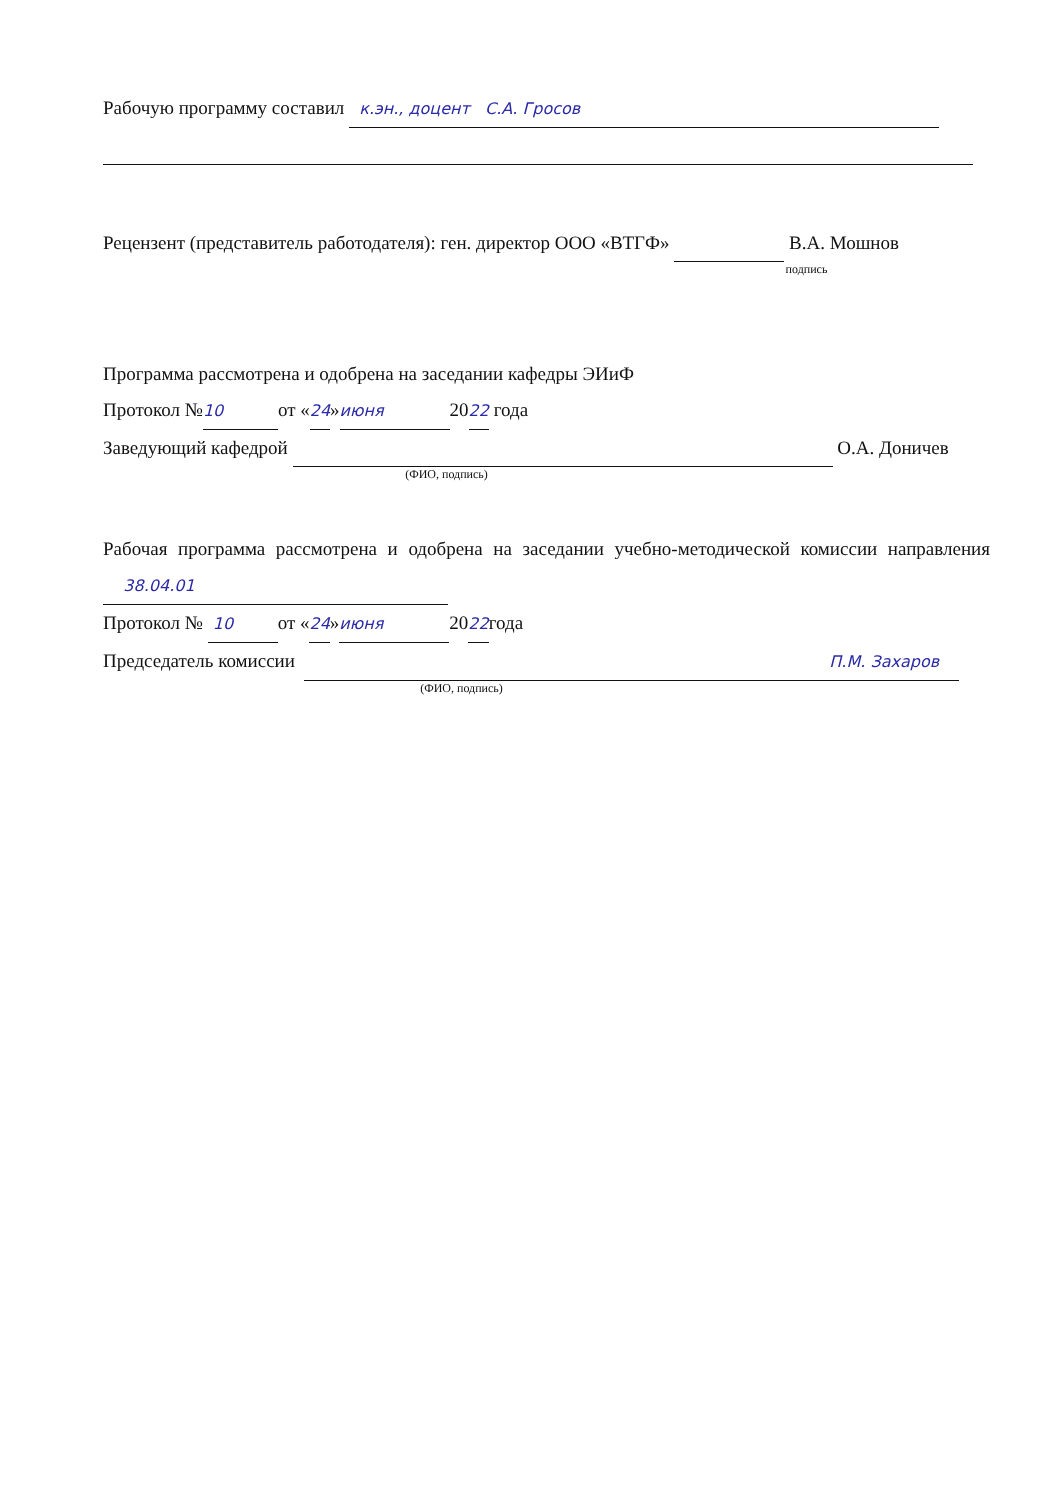Рабочую программу составил к.эн., доцент С.А. Гросов
Рецензент (представитель работодателя): ген. директор ООО «ВТГФ» В.А. Мошнов
подпись
Программа рассмотрена и одобрена на заседании кафедры ЭИиФ
Протокол № 10 от «24» июня 2022 года
Заведующий кафедрой О.А. Доничев
(ФИО, подпись)
Рабочая программа рассмотрена и одобрена на заседании учебно-методической комиссии направления 38.04.01
Протокол № 10 от «24» июня 2022года
Председатель комиссии П.М. Захаров
(ФИО, подпись)